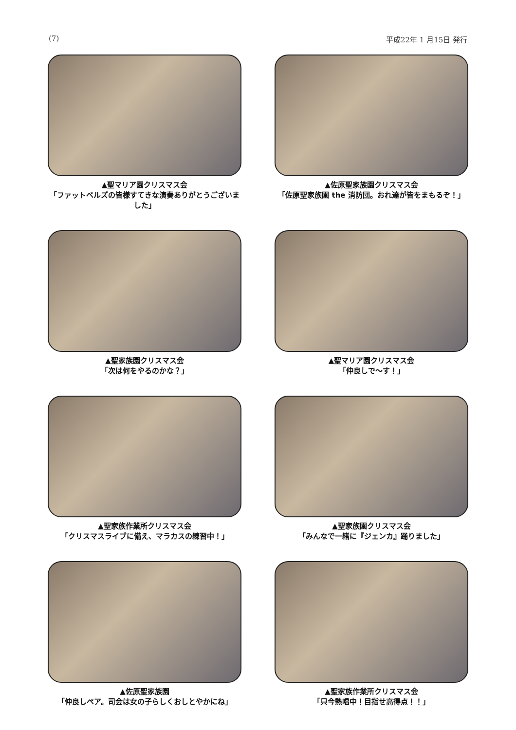(7) 平成22年 1 月15日 発行
▲聖マリア園クリスマス会
「ファットベルズの皆様すてきな演奏ありがとうございました」
▲佐原聖家族園クリスマス会
「佐原聖家族園 the 消防団。おれ達が皆をまもるぞ！」
▲聖家族園クリスマス会
「次は何をやるのかな？」
▲聖マリア園クリスマス会
「仲良しで～す！」
▲聖家族作業所クリスマス会
「クリスマスライブに備え、マラカスの練習中！」
▲聖家族園クリスマス会
「みんなで一緒に『ジェンカ』踊りました」
▲佐原聖家族園
「仲良しペア。司会は女の子らしくおしとやかにね」
▲聖家族作業所クリスマス会
「只今熱唱中！目指せ高得点！！」